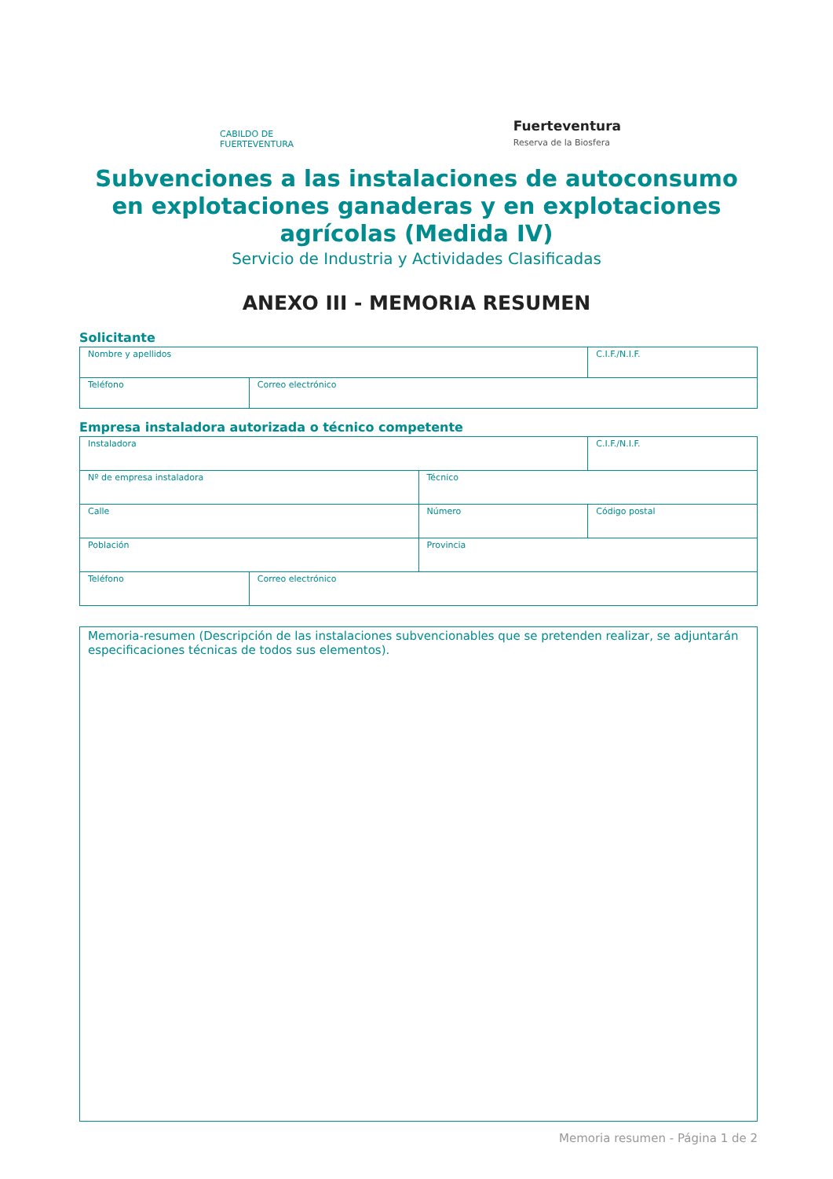CABILDO DE FUERTEVENTURA
Fuerteventura
Reserva de la Biosfera
Subvenciones a las instalaciones de autoconsumo
en explotaciones ganaderas y en explotaciones
agrícolas (Medida IV)
Servicio de Industria y Actividades Clasificadas
ANEXO III - MEMORIA RESUMEN
Solicitante
| Nombre y apellidos | | C.I.F./N.I.F. |
| Teléfono | Correo electrónico | |
Empresa instaladora autorizada o técnico competente
| Instaladora | | | C.I.F./N.I.F. |
| Nº de empresa instaladora | | Técnico | |
| Calle | | Número | Código postal |
| Población | | Provincia | |
| Teléfono | Correo electrónico | | |
Memoria-resumen (Descripción de las instalaciones subvencionables que se pretenden realizar, se adjuntarán especificaciones técnicas de todos sus elementos).
Memoria resumen - Página 1 de 2